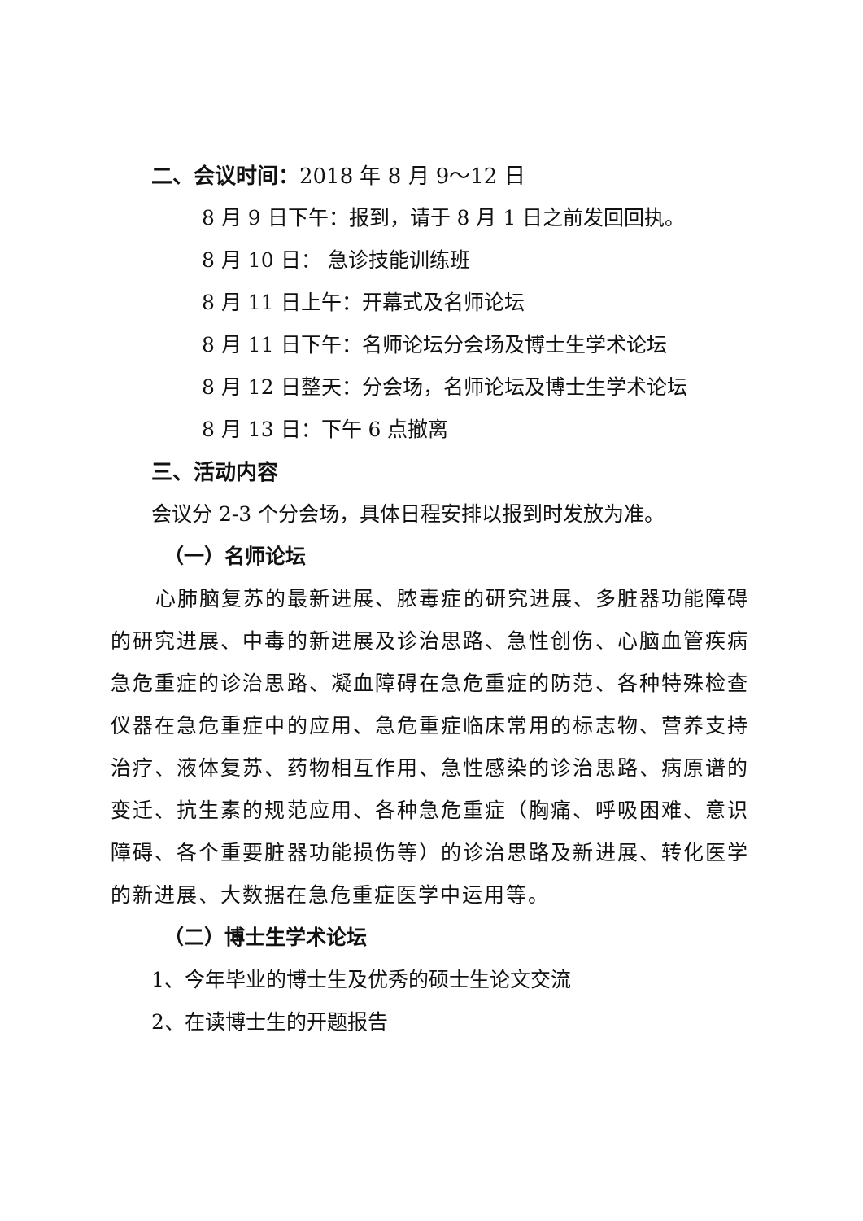二、会议时间：2018 年 8 月 9～12 日
8 月 9 日下午：报到，请于 8 月 1 日之前发回回执。
8 月 10 日： 急诊技能训练班
8 月 11 日上午：开幕式及名师论坛
8 月 11 日下午：名师论坛分会场及博士生学术论坛
8 月 12 日整天：分会场，名师论坛及博士生学术论坛
8 月 13 日：下午 6 点撤离
三、活动内容
会议分 2-3 个分会场，具体日程安排以报到时发放为准。
（一）名师论坛
心肺脑复苏的最新进展、脓毒症的研究进展、多脏器功能障碍的研究进展、中毒的新进展及诊治思路、急性创伤、心脑血管疾病急危重症的诊治思路、凝血障碍在急危重症的防范、各种特殊检查仪器在急危重症中的应用、急危重症临床常用的标志物、营养支持治疗、液体复苏、药物相互作用、急性感染的诊治思路、病原谱的变迁、抗生素的规范应用、各种急危重症（胸痛、呼吸困难、意识障碍、各个重要脏器功能损伤等）的诊治思路及新进展、转化医学的新进展、大数据在急危重症医学中运用等。
（二）博士生学术论坛
1、今年毕业的博士生及优秀的硕士生论文交流
2、在读博士生的开题报告